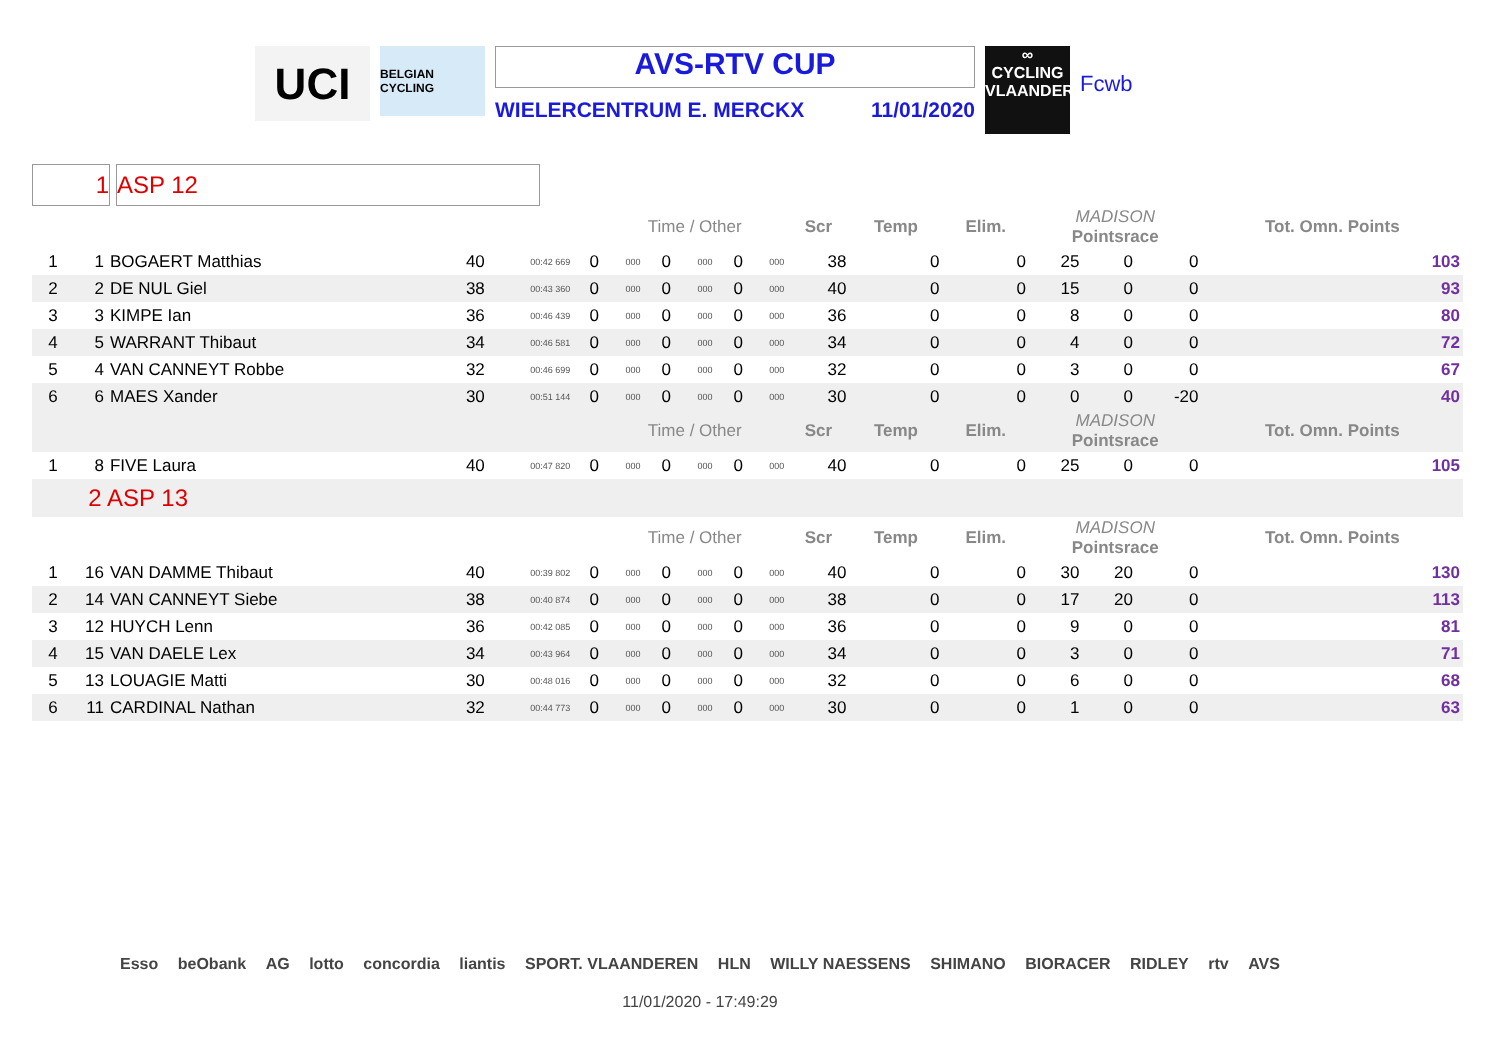UCI
BELGIAN CYCLING
AVS-RTV CUP
WIELERCENTRUM E. MERCKX 11/01/2020
∞
CYCLING
VLAANDEREN
Fcwb
1 ASP 12
| | | | | | | Time / Other | | | | | Scr | Temp | Elim. | MADISON Pointsrace | | | Tot. Omn. Points |
| 1 | 1 | BOGAERT Matthias | 40 | 00:42 669 | 0 | 000 | 0 | 000 | 0 | 000 | 38 | 0 | 0 | 25 | 0 | 0 | 103 |
| 2 | 2 | DE NUL Giel | 38 | 00:43 360 | 0 | 000 | 0 | 000 | 0 | 000 | 40 | 0 | 0 | 15 | 0 | 0 | 93 |
| 3 | 3 | KIMPE Ian | 36 | 00:46 439 | 0 | 000 | 0 | 000 | 0 | 000 | 36 | 0 | 0 | 8 | 0 | 0 | 80 |
| 4 | 5 | WARRANT Thibaut | 34 | 00:46 581 | 0 | 000 | 0 | 000 | 0 | 000 | 34 | 0 | 0 | 4 | 0 | 0 | 72 |
| 5 | 4 | VAN CANNEYT Robbe | 32 | 00:46 699 | 0 | 000 | 0 | 000 | 0 | 000 | 32 | 0 | 0 | 3 | 0 | 0 | 67 |
| 6 | 6 | MAES Xander | 30 | 00:51 144 | 0 | 000 | 0 | 000 | 0 | 000 | 30 | 0 | 0 | 0 | 0 | -20 | 40 |
| | | | | | | Time / Other | | | | | Scr | Temp | Elim. | MADISON Pointsrace | | | Tot. Omn. Points |
| 1 | 8 | FIVE Laura | 40 | 00:47 820 | 0 | 000 | 0 | 000 | 0 | 000 | 40 | 0 | 0 | 25 | 0 | 0 | 105 |
| 2 ASP 13 | | | | | | | | | | | | | | | | | |
| | | | | | | Time / Other | | | | | Scr | Temp | Elim. | MADISON Pointsrace | | | Tot. Omn. Points |
| 1 | 16 | VAN DAMME Thibaut | 40 | 00:39 802 | 0 | 000 | 0 | 000 | 0 | 000 | 40 | 0 | 0 | 30 | 20 | 0 | 130 |
| 2 | 14 | VAN CANNEYT Siebe | 38 | 00:40 874 | 0 | 000 | 0 | 000 | 0 | 000 | 38 | 0 | 0 | 17 | 20 | 0 | 113 |
| 3 | 12 | HUYCH Lenn | 36 | 00:42 085 | 0 | 000 | 0 | 000 | 0 | 000 | 36 | 0 | 0 | 9 | 0 | 0 | 81 |
| 4 | 15 | VAN DAELE Lex | 34 | 00:43 964 | 0 | 000 | 0 | 000 | 0 | 000 | 34 | 0 | 0 | 3 | 0 | 0 | 71 |
| 5 | 13 | LOUAGIE Matti | 30 | 00:48 016 | 0 | 000 | 0 | 000 | 0 | 000 | 32 | 0 | 0 | 6 | 0 | 0 | 68 |
| 6 | 11 | CARDINAL Nathan | 32 | 00:44 773 | 0 | 000 | 0 | 000 | 0 | 000 | 30 | 0 | 0 | 1 | 0 | 0 | 63 |
Esso beObank AG lotto concordia liantis SPORT. VLAANDEREN HLN WILLY NAESSENS SHIMANO BIORACER RIDLEY rtv AVS
11/01/2020 - 17:49:29